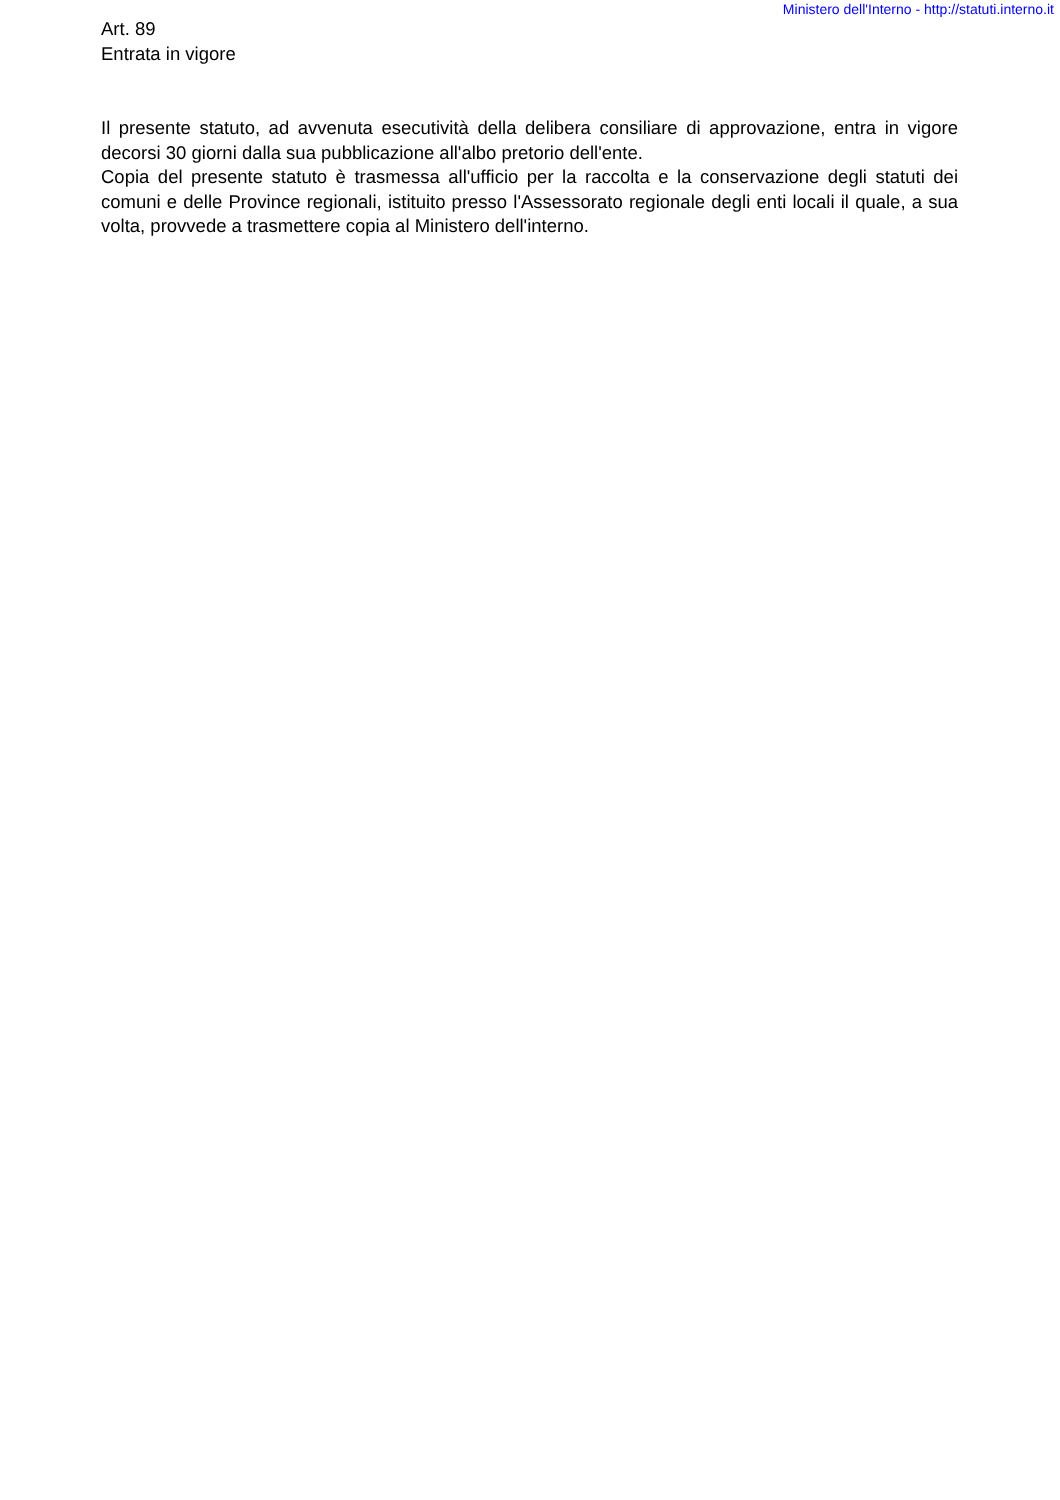Ministero dell'Interno - http://statuti.interno.it
Art. 89
Entrata in vigore
Il presente statuto, ad avvenuta esecutività della delibera consiliare di approvazione, entra in vigore decorsi 30 giorni dalla sua pubblicazione all'albo pretorio dell'ente.
Copia del presente statuto è trasmessa all'ufficio per la raccolta e la conservazione degli statuti dei comuni e delle Province regionali, istituito presso l'Assessorato regionale degli enti locali il quale, a sua volta, provvede a trasmettere copia al Ministero dell'interno.